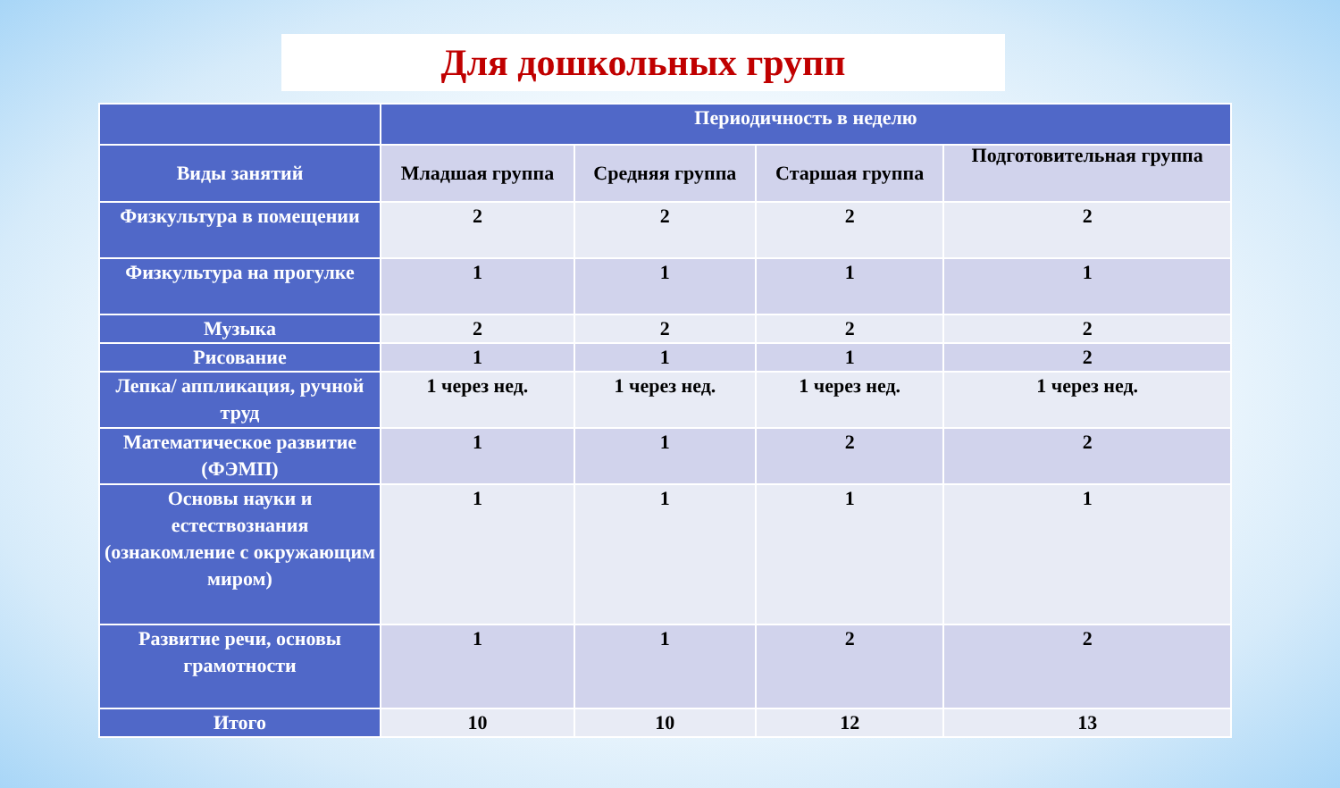Для дошкольных групп
| | Периодичность в неделю | | | |
| --- | --- | --- | --- | --- |
| Виды занятий | Младшая группа | Средняя группа | Старшая группа | Подготовительная группа |
| Физкультура в помещении | 2 | 2 | 2 | 2 |
| Физкультура на прогулке | 1 | 1 | 1 | 1 |
| Музыка | 2 | 2 | 2 | 2 |
| Рисование | 1 | 1 | 1 | 2 |
| Лепка/ аппликация, ручной труд | 1 через нед. | 1 через нед. | 1 через нед. | 1 через нед. |
| Математическое развитие (ФЭМП) | 1 | 1 | 2 | 2 |
| Основы науки и естествознания (ознакомление с окружающим миром) | 1 | 1 | 1 | 1 |
| Развитие речи, основы грамотности | 1 | 1 | 2 | 2 |
| Итого | 10 | 10 | 12 | 13 |